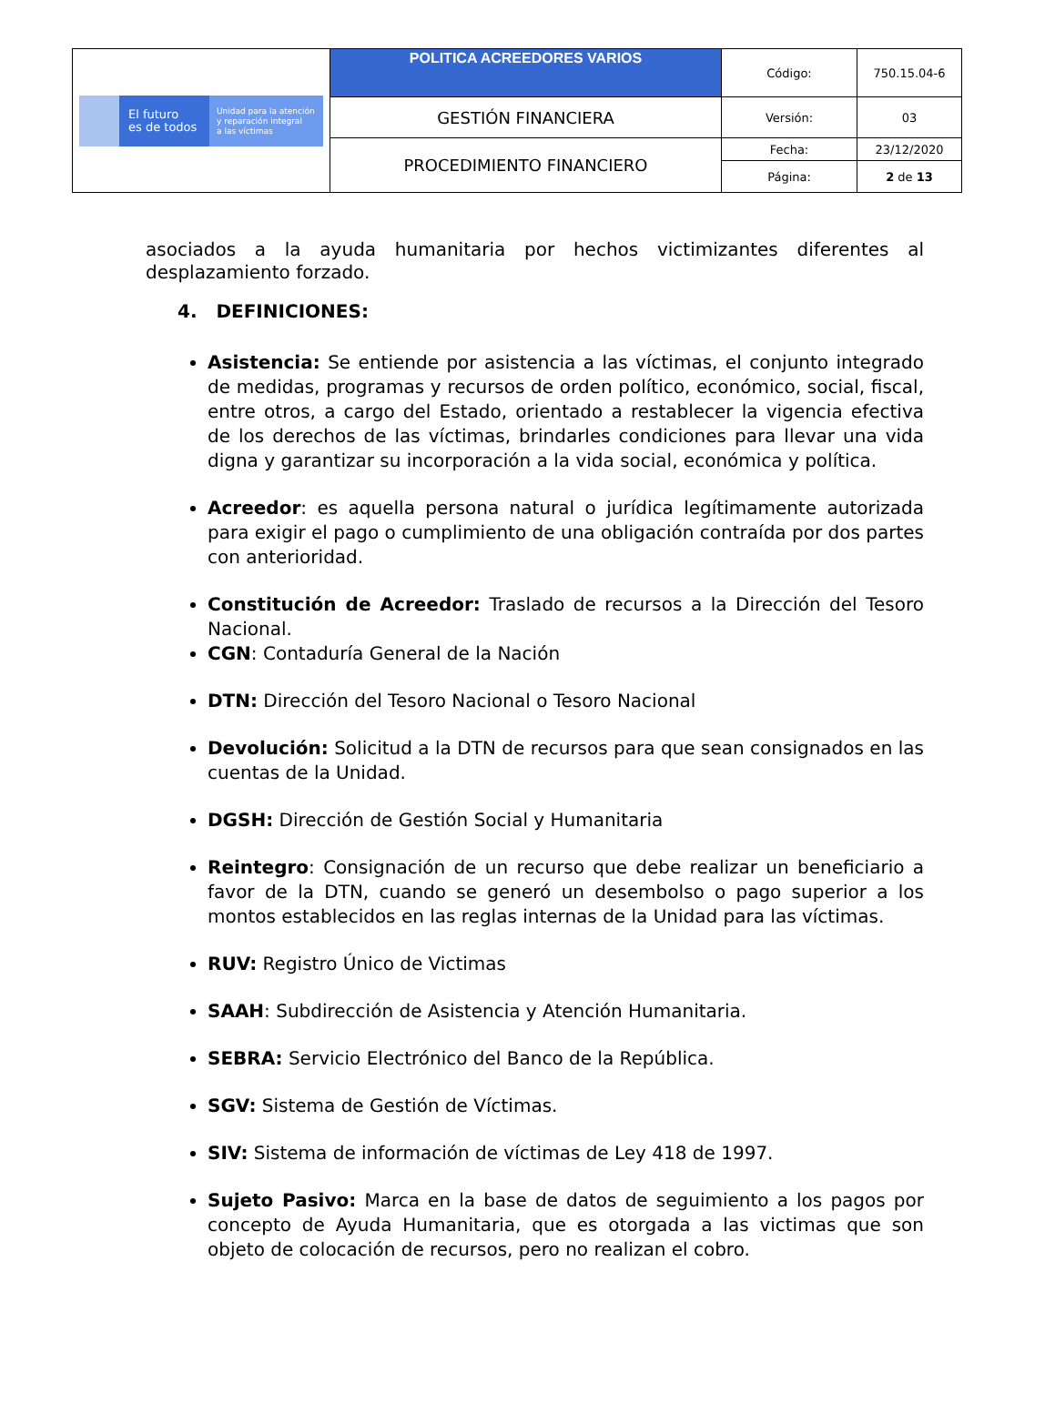| El futuro es de todos Unidad para la atención y reparación integral a las víctimas | POLITICA ACREEDORES VARIOS | Código: | 750.15.04-6 |
| | GESTIÓN FINANCIERA | Versión: | 03 |
| | PROCEDIMIENTO FINANCIERO | Fecha: | 23/12/2020 |
| | | Página: | 2 de 13 |
asociados a la ayuda humanitaria por hechos victimizantes diferentes al desplazamiento forzado.
4. DEFINICIONES:
Asistencia: Se entiende por asistencia a las víctimas, el conjunto integrado de medidas, programas y recursos de orden político, económico, social, fiscal, entre otros, a cargo del Estado, orientado a restablecer la vigencia efectiva de los derechos de las víctimas, brindarles condiciones para llevar una vida digna y garantizar su incorporación a la vida social, económica y política.
Acreedor: es aquella persona natural o jurídica legítimamente autorizada para exigir el pago o cumplimiento de una obligación contraída por dos partes con anterioridad.
Constitución de Acreedor: Traslado de recursos a la Dirección del Tesoro Nacional.
CGN: Contaduría General de la Nación
DTN: Dirección del Tesoro Nacional o Tesoro Nacional
Devolución: Solicitud a la DTN de recursos para que sean consignados en las cuentas de la Unidad.
DGSH: Dirección de Gestión Social y Humanitaria
Reintegro: Consignación de un recurso que debe realizar un beneficiario a favor de la DTN, cuando se generó un desembolso o pago superior a los montos establecidos en las reglas internas de la Unidad para las víctimas.
RUV: Registro Único de Victimas
SAAH: Subdirección de Asistencia y Atención Humanitaria.
SEBRA: Servicio Electrónico del Banco de la República.
SGV: Sistema de Gestión de Víctimas.
SIV: Sistema de información de víctimas de Ley 418 de 1997.
Sujeto Pasivo: Marca en la base de datos de seguimiento a los pagos por concepto de Ayuda Humanitaria, que es otorgada a las victimas que son objeto de colocación de recursos, pero no realizan el cobro.